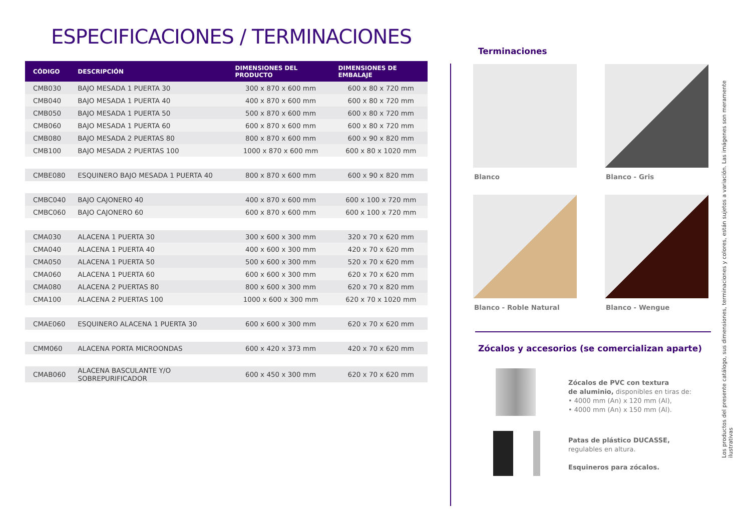ESPECIFICACIONES / TERMINACIONES
| CÓDIGO | DESCRIPCIÓN | DIMENSIONES DEL PRODUCTO | DIMENSIONES DE EMBALAJE |
| --- | --- | --- | --- |
| CMB030 | BAJO MESADA 1 PUERTA 30 | 300 x 870 x 600 mm | 600 x 80 x 720 mm |
| CMB040 | BAJO MESADA 1 PUERTA 40 | 400 x 870 x 600 mm | 600 x 80 x 720 mm |
| CMB050 | BAJO MESADA 1 PUERTA 50 | 500 x 870 x 600 mm | 600 x 80 x 720 mm |
| CMB060 | BAJO MESADA 1 PUERTA 60 | 600 x 870 x 600 mm | 600 x 80 x 720 mm |
| CMB080 | BAJO MESADA 2 PUERTAS 80 | 800 x 870 x 600 mm | 600 x 90 x 820 mm |
| CMB100 | BAJO MESADA 2 PUERTAS 100 | 1000 x 870 x 600 mm | 600 x 80 x 1020 mm |
| CMBE080 | ESQUINERO BAJO MESADA 1 PUERTA 40 | 800 x 870 x 600 mm | 600 x 90 x 820 mm |
| CMBC040 | BAJO CAJONERO 40 | 400 x 870 x 600 mm | 600 x 100 x 720 mm |
| CMBC060 | BAJO CAJONERO 60 | 600 x 870 x 600 mm | 600 x 100 x 720 mm |
| CMA030 | ALACENA 1 PUERTA 30 | 300 x 600 x 300 mm | 320 x 70 x 620 mm |
| CMA040 | ALACENA 1 PUERTA 40 | 400 x 600 x 300 mm | 420 x 70 x 620 mm |
| CMA050 | ALACENA 1 PUERTA 50 | 500 x 600 x 300 mm | 520 x 70 x 620 mm |
| CMA060 | ALACENA 1 PUERTA 60 | 600 x 600 x 300 mm | 620 x 70 x 620 mm |
| CMA080 | ALACENA 2 PUERTAS 80 | 800 x 600 x 300 mm | 620 x 70 x 820 mm |
| CMA100 | ALACENA 2 PUERTAS 100 | 1000 x 600 x 300 mm | 620 x 70 x 1020 mm |
| CMAE060 | ESQUINERO ALACENA 1 PUERTA 30 | 600 x 600 x 300 mm | 620 x 70 x 620 mm |
| CMM060 | ALACENA PORTA MICROONDAS | 600 x 420 x 373 mm | 420 x 70 x 620 mm |
| CMAB060 | ALACENA BASCULANTE Y/O SOBREPURIFICADOR | 600 x 450 x 300 mm | 620 x 70 x 620 mm |
Terminaciones
Blanco
Blanco - Gris
Blanco - Roble Natural
Blanco - Wengue
Zócalos y accesorios (se comercializan aparte)
Zócalos de PVC con textura
de aluminio, disponibles en tiras de:
• 4000 mm (An) x 120 mm (Al),
• 4000 mm (An) x 150 mm (Al).
Patas de plástico DUCASSE,
regulables en altura.
Esquineros para zócalos.
Los productos del presente catálogo, sus dimensiones, terminaciones y colores, están sujetos a variación. Las imágenes son meramente ilustrativas